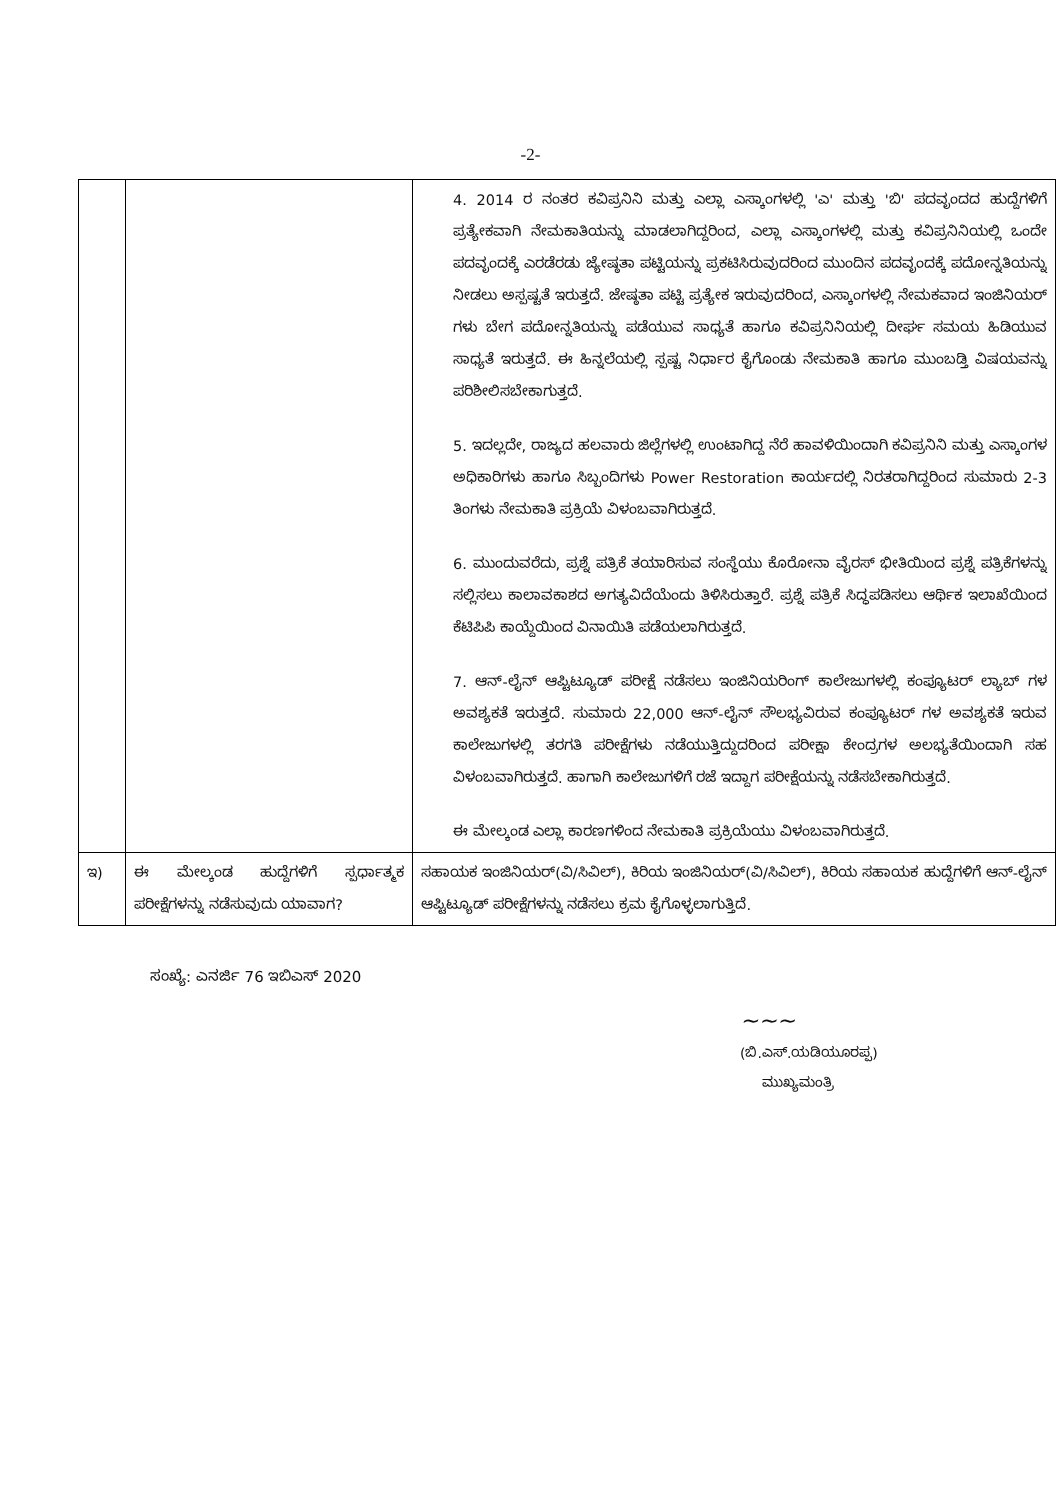-2-
| | | 4. 2014 ರ ನಂತರ ಕವಿಪ್ರನಿನಿ ಮತ್ತು ಎಲ್ಲಾ ಎಸ್ಕಾಂಗಳಲ್ಲಿ 'ಎ' ಮತ್ತು 'ಬಿ' ಪದವೃಂದದ ಹುದ್ದೆಗಳಿಗೆ ಪ್ರತ್ಯೇಕವಾಗಿ ನೇಮಕಾತಿಯನ್ನು ಮಾಡಲಾಗಿದ್ದರಿಂದ, ಎಲ್ಲಾ ಎಸ್ಕಾಂಗಳಲ್ಲಿ ಮತ್ತು ಕವಿಪ್ರನಿನಿಯಲ್ಲಿ ಒಂದೇ ಪದವೃಂದಕ್ಕೆ ಎರಡೆರಡು ಜ್ಯೇಷ್ಠತಾ ಪಟ್ಟಿಯನ್ನು ಪ್ರಕಟಿಸಿರುವುದರಿಂದ ಮುಂದಿನ ಪದವೃಂದಕ್ಕೆ ಪದೋನ್ನತಿಯನ್ನು ನೀಡಲು ಅಸ್ಪಷ್ಟತೆ ಇರುತ್ತದೆ. ಜೇಷ್ಠತಾ ಪಟ್ಟಿ ಪ್ರತ್ಯೇಕ ಇರುವುದರಿಂದ, ಎಸ್ಕಾಂಗಳಲ್ಲಿ ನೇಮಕವಾದ ಇಂಜಿನಿಯರ್ ಗಳು ಬೇಗ ಪದೋನ್ನತಿಯನ್ನು ಪಡೆಯುವ ಸಾಧ್ಯತೆ ಹಾಗೂ ಕವಿಪ್ರನಿನಿಯಲ್ಲಿ ದೀರ್ಘ ಸಮಯ ಹಿಡಿಯುವ ಸಾಧ್ಯತೆ ಇರುತ್ತದೆ. ಈ ಹಿನ್ನಲೆಯಲ್ಲಿ ಸ್ಪಷ್ಟ ನಿರ್ಧಾರ ಕೈಗೊಂಡು ನೇಮಕಾತಿ ಹಾಗೂ ಮುಂಬಡ್ತಿ ವಿಷಯವನ್ನು ಪರಿಶೀಲಿಸಬೇಕಾಗುತ್ತದೆ. 5. ಇದಲ್ಲದೇ, ರಾಜ್ಯದ ಹಲವಾರು ಜಿಲ್ಲೆಗಳಲ್ಲಿ ಉಂಟಾಗಿದ್ದ ನೆರೆ ಹಾವಳಿಯಿಂದಾಗಿ ಕವಿಪ್ರನಿನಿ ಮತ್ತು ಎಸ್ಕಾಂಗಳ ಅಧಿಕಾರಿಗಳು ಹಾಗೂ ಸಿಬ್ಬಂದಿಗಳು Power Restoration ಕಾರ್ಯದಲ್ಲಿ ನಿರತರಾಗಿದ್ದರಿಂದ ಸುಮಾರು 2-3 ತಿಂಗಳು ನೇಮಕಾತಿ ಪ್ರಕ್ರಿಯೆ ವಿಳಂಬವಾಗಿರುತ್ತದೆ. 6. ಮುಂದುವರೆದು, ಪ್ರಶ್ನೆ ಪತ್ರಿಕೆ ತಯಾರಿಸುವ ಸಂಸ್ಥೆಯು ಕೊರೋನಾ ವೈರಸ್ ಭೀತಿಯಿಂದ ಪ್ರಶ್ನೆ ಪತ್ರಿಕೆಗಳನ್ನು ಸಲ್ಲಿಸಲು ಕಾಲಾವಕಾಶದ ಅಗತ್ಯವಿದೆಯೆಂದು ತಿಳಿಸಿರುತ್ತಾರೆ. ಪ್ರಶ್ನೆ ಪತ್ರಿಕೆ ಸಿದ್ಧಪಡಿಸಲು ಆರ್ಥಿಕ ಇಲಾಖೆಯಿಂದ ಕೆಟಿಪಿಪಿ ಕಾಯ್ದೆಯಿಂದ ವಿನಾಯಿತಿ ಪಡೆಯಲಾಗಿರುತ್ತದೆ. 7. ಆನ್-ಲೈನ್ ಆಪ್ಟಿಟ್ಯೂಡ್ ಪರೀಕ್ಷೆ ನಡೆಸಲು ಇಂಜಿನಿಯರಿಂಗ್ ಕಾಲೇಜುಗಳಲ್ಲಿ ಕಂಪ್ಯೂಟರ್ ಲ್ಯಾಬ್ ಗಳ ಅವಶ್ಯಕತೆ ಇರುತ್ತದೆ. ಸುಮಾರು 22,000 ಆನ್-ಲೈನ್ ಸೌಲಭ್ಯವಿರುವ ಕಂಪ್ಯೂಟರ್ ಗಳ ಅವಶ್ಯಕತೆ ಇರುವ ಕಾಲೇಜುಗಳಲ್ಲಿ ತರಗತಿ ಪರೀಕ್ಷೆಗಳು ನಡೆಯುತ್ತಿದ್ದುದರಿಂದ ಪರೀಕ್ಷಾ ಕೇಂದ್ರಗಳ ಅಲಭ್ಯತೆಯಿಂದಾಗಿ ಸಹ ವಿಳಂಬವಾಗಿರುತ್ತದೆ. ಹಾಗಾಗಿ ಕಾಲೇಜುಗಳಿಗೆ ರಜೆ ಇದ್ದಾಗ ಪರೀಕ್ಷೆಯನ್ನು ನಡೆಸಬೇಕಾಗಿರುತ್ತದೆ. ಈ ಮೇಲ್ಕಂಡ ಎಲ್ಲಾ ಕಾರಣಗಳಿಂದ ನೇಮಕಾತಿ ಪ್ರಕ್ರಿಯೆಯು ವಿಳಂಬವಾಗಿರುತ್ತದೆ. |
| ಇ) | ಈ ಮೇಲ್ಕಂಡ ಹುದ್ದೆಗಳಿಗೆ ಸ್ಪರ್ಧಾತ್ಮಕ ಪರೀಕ್ಷೆಗಳನ್ನು ನಡೆಸುವುದು ಯಾವಾಗ? | ಸಹಾಯಕ ಇಂಜಿನಿಯರ್(ವಿ/ಸಿವಿಲ್), ಕಿರಿಯ ಇಂಜಿನಿಯರ್(ವಿ/ಸಿವಿಲ್), ಕಿರಿಯ ಸಹಾಯಕ ಹುದ್ದೆಗಳಿಗೆ ಆನ್-ಲೈನ್ ಆಪ್ಟಿಟ್ಯೂಡ್ ಪರೀಕ್ಷೆಗಳನ್ನು ನಡೆಸಲು ಕ್ರಮ ಕೈಗೊಳ್ಳಲಾಗುತ್ತಿದೆ. |
ಸಂಖ್ಯೆ: ಎನರ್ಜಿ 76 ಇಬಿಎಸ್ 2020
~~~
(ಬಿ.ಎಸ್.ಯಡಿಯೂರಪ್ಪ)
ಮುಖ್ಯಮಂತ್ರಿ